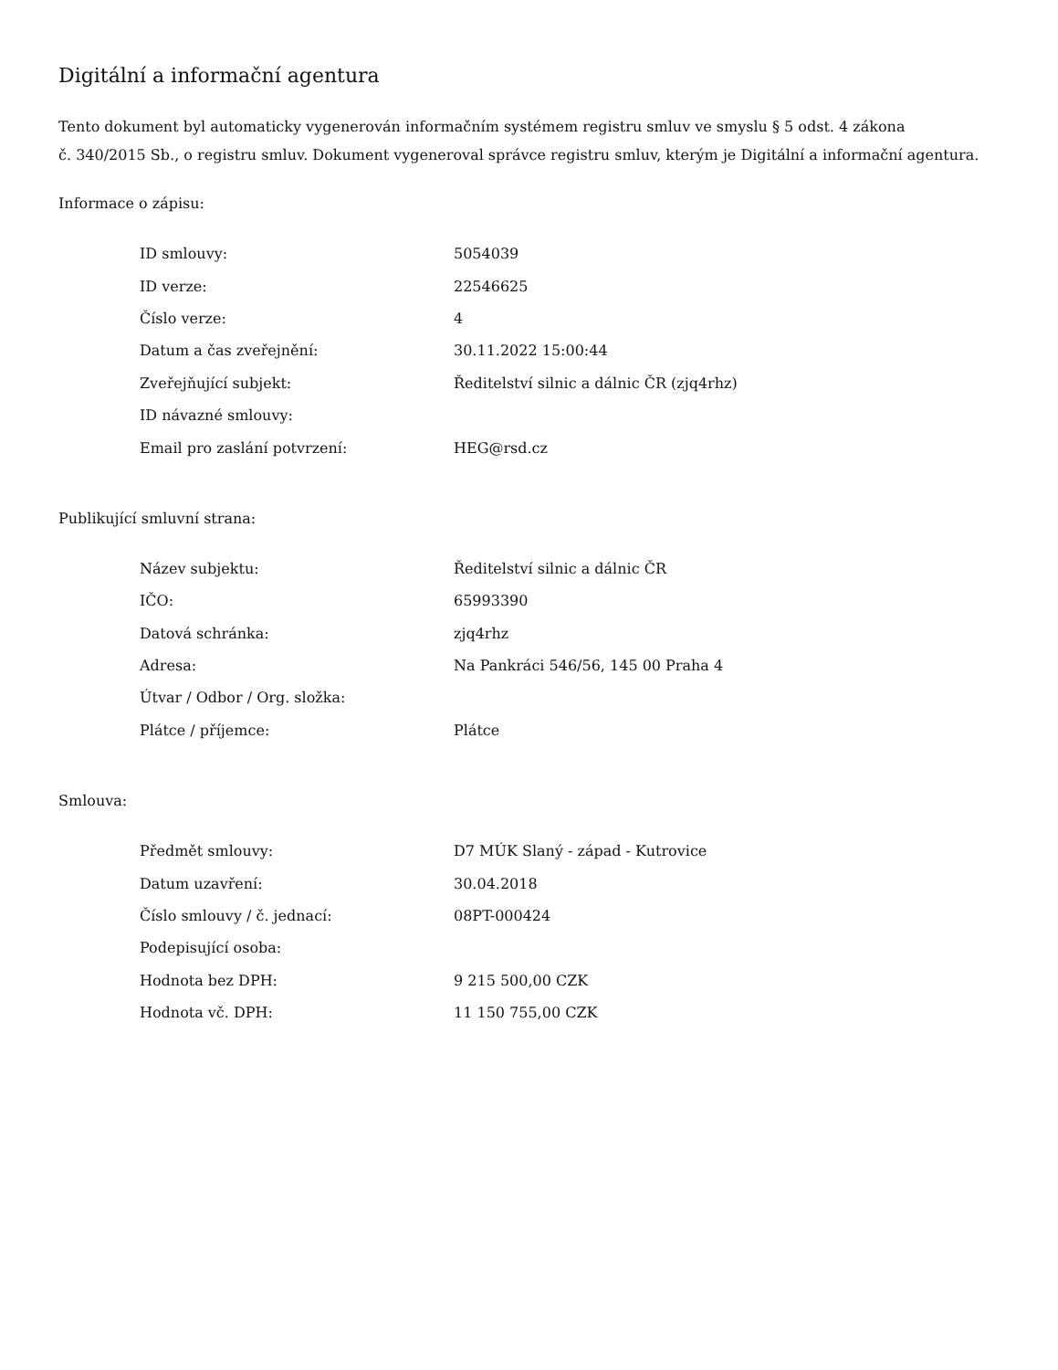Digitální a informační agentura
Tento dokument byl automaticky vygenerován informačním systémem registru smluv ve smyslu § 5 odst. 4 zákona
č. 340/2015 Sb., o registru smluv. Dokument vygeneroval správce registru smluv, kterým je Digitální a informační agentura.
Informace o zápisu:
| ID smlouvy: | 5054039 |
| ID verze: | 22546625 |
| Číslo verze: | 4 |
| Datum a čas zveřejnění: | 30.11.2022 15:00:44 |
| Zveřejňující subjekt: | Ředitelství silnic a dálnic ČR (zjq4rhz) |
| ID návazné smlouvy: | |
| Email pro zaslání potvrzení: | HEG@rsd.cz |
Publikující smluvní strana:
| Název subjektu: | Ředitelství silnic a dálnic ČR |
| IČO: | 65993390 |
| Datová schránka: | zjq4rhz |
| Adresa: | Na Pankráci 546/56, 145 00 Praha 4 |
| Útvar / Odbor / Org. složka: | |
| Plátce / příjemce: | Plátce |
Smlouva:
| Předmět smlouvy: | D7 MÚK Slaný - západ - Kutrovice |
| Datum uzavření: | 30.04.2018 |
| Číslo smlouvy / č. jednací: | 08PT-000424 |
| Podepisující osoba: | |
| Hodnota bez DPH: | 9 215 500,00 CZK |
| Hodnota vč. DPH: | 11 150 755,00 CZK |